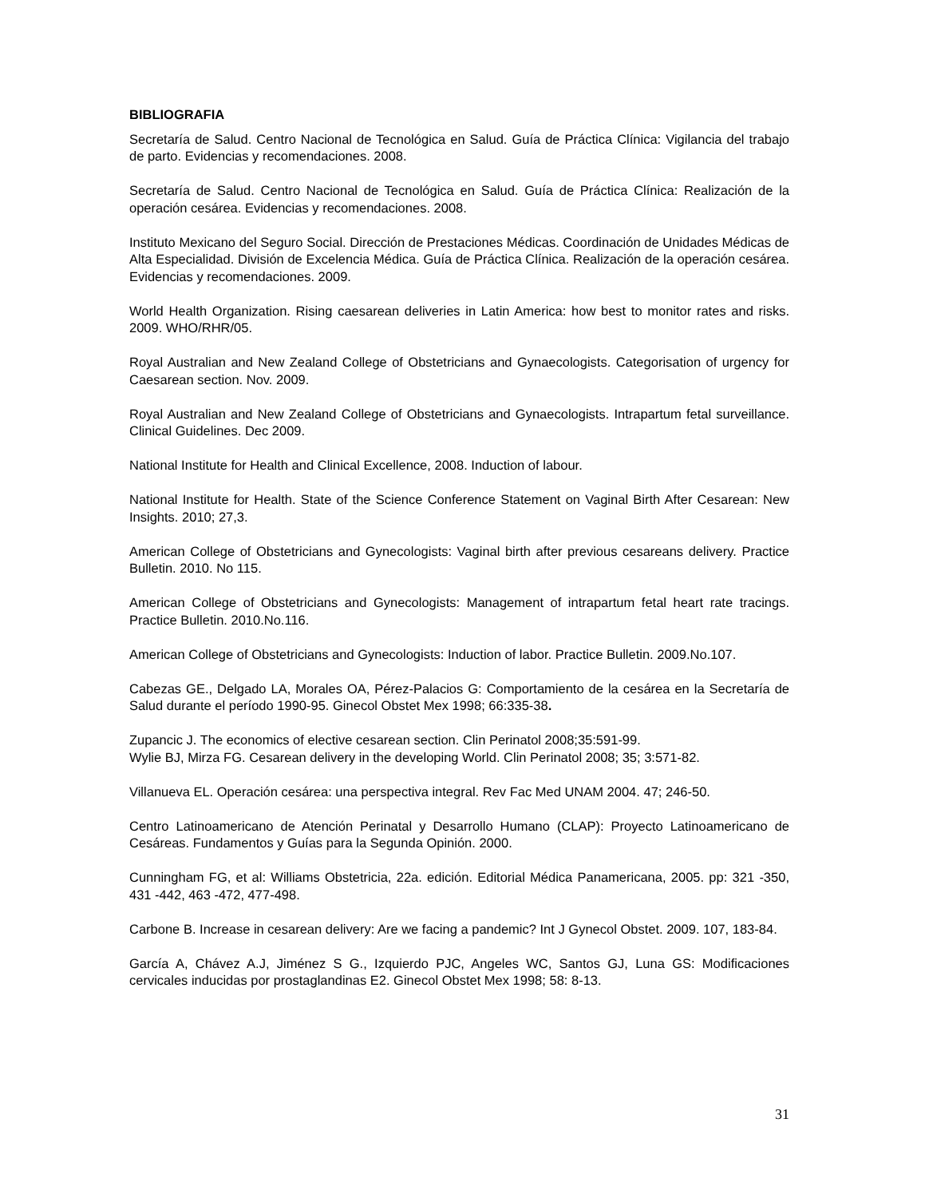BIBLIOGRAFIA
Secretaría de Salud. Centro Nacional de Tecnológica en Salud. Guía de Práctica Clínica: Vigilancia del trabajo de parto. Evidencias y recomendaciones. 2008.
Secretaría de Salud. Centro Nacional de Tecnológica en Salud. Guía de Práctica Clínica: Realización de la operación cesárea. Evidencias y recomendaciones. 2008.
Instituto Mexicano del Seguro Social. Dirección de Prestaciones Médicas. Coordinación de Unidades Médicas de Alta Especialidad. División de Excelencia Médica. Guía de Práctica Clínica. Realización de la operación cesárea. Evidencias y recomendaciones. 2009.
World Health Organization. Rising caesarean deliveries in Latin America: how best to monitor rates and risks. 2009. WHO/RHR/05.
Royal Australian and New Zealand College of Obstetricians and Gynaecologists. Categorisation of urgency for Caesarean section. Nov. 2009.
Royal Australian and New Zealand College of Obstetricians and Gynaecologists. Intrapartum fetal surveillance. Clinical Guidelines. Dec 2009.
National Institute for Health and Clinical Excellence, 2008. Induction of labour.
National Institute for Health. State of the Science Conference Statement on Vaginal Birth After Cesarean: New Insights. 2010; 27,3.
American College of Obstetricians and Gynecologists: Vaginal birth after previous cesareans delivery. Practice Bulletin. 2010. No 115.
American College of Obstetricians and Gynecologists: Management of intrapartum fetal heart rate tracings. Practice Bulletin. 2010.No.116.
American College of Obstetricians and Gynecologists: Induction of labor. Practice Bulletin. 2009.No.107.
Cabezas GE., Delgado LA, Morales OA, Pérez-Palacios G: Comportamiento de la cesárea en la Secretaría de Salud durante el período 1990-95. Ginecol Obstet Mex 1998; 66:335-38.
Zupancic J. The economics of elective cesarean section. Clin Perinatol 2008;35:591-99.
Wylie BJ, Mirza FG. Cesarean delivery in the developing World. Clin Perinatol 2008; 35; 3:571-82.
Villanueva EL. Operación cesárea: una perspectiva integral. Rev Fac Med UNAM 2004. 47; 246-50.
Centro Latinoamericano de Atención Perinatal y Desarrollo Humano (CLAP): Proyecto Latinoamericano de Cesáreas. Fundamentos y Guías para la Segunda Opinión. 2000.
Cunningham FG, et al: Williams Obstetricia, 22a. edición. Editorial Médica Panamericana, 2005. pp: 321 -350, 431 -442, 463 -472, 477-498.
Carbone B. Increase in cesarean delivery: Are we facing a pandemic? Int J Gynecol Obstet. 2009. 107, 183-84.
García A, Chávez A.J, Jiménez S G., Izquierdo PJC, Angeles WC, Santos GJ, Luna GS: Modificaciones cervicales inducidas por prostaglandinas E2. Ginecol Obstet Mex 1998; 58: 8-13.
31